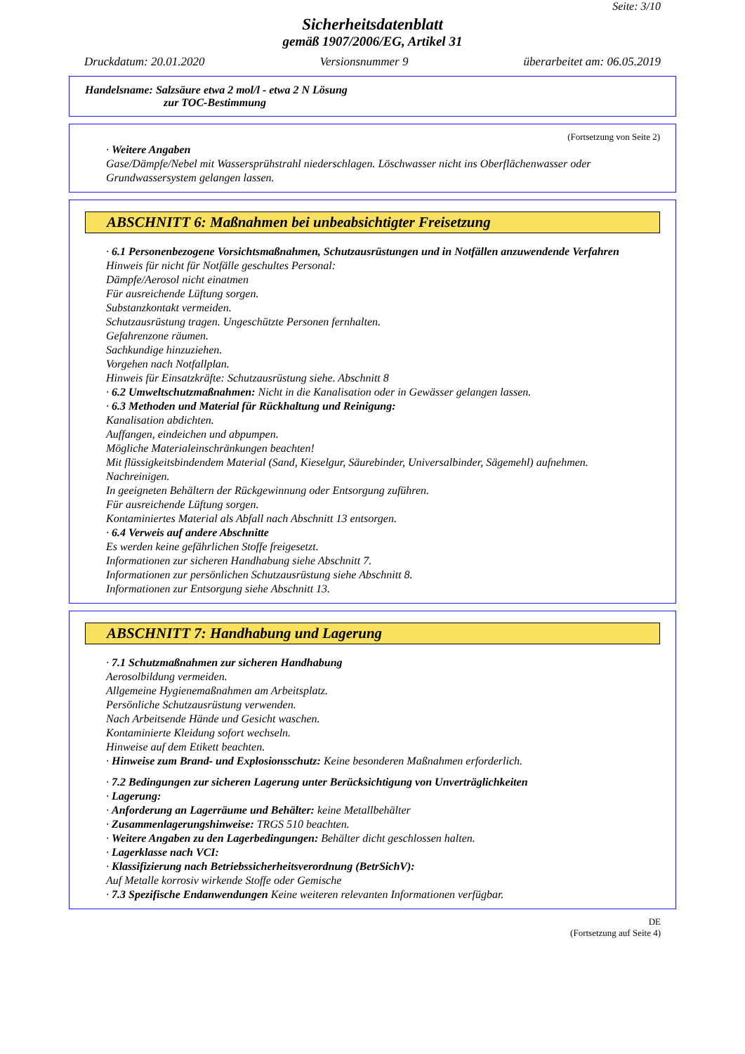Seite: 3/10
Sicherheitsdatenblatt
gemäß 1907/2006/EG, Artikel 31
Druckdatum: 20.01.2020 Versionsnummer 9 überarbeitet am: 06.05.2019
Handelsname: Salzsäure etwa 2 mol/l - etwa 2 N Lösung
zur TOC-Bestimmung
(Fortsetzung von Seite 2)
· Weitere Angaben
Gase/Dämpfe/Nebel mit Wassersprühstrahl niederschlagen. Löschwasser nicht ins Oberflächenwasser oder Grundwassersystem gelangen lassen.
ABSCHNITT 6: Maßnahmen bei unbeabsichtigter Freisetzung
· 6.1 Personenbezogene Vorsichtsmaßnahmen, Schutzausrüstungen und in Notfällen anzuwendende Verfahren
Hinweis für nicht für Notfälle geschultes Personal:
Dämpfe/Aerosol nicht einatmen
Für ausreichende Lüftung sorgen.
Substanzkontakt vermeiden.
Schutzausrüstung tragen. Ungeschützte Personen fernhalten.
Gefahrenzone räumen.
Sachkundige hinzuziehen.
Vorgehen nach Notfallplan.
Hinweis für Einsatzkräfte: Schutzausrüstung siehe. Abschnitt 8
· 6.2 Umweltschutzmaßnahmen: Nicht in die Kanalisation oder in Gewässer gelangen lassen.
· 6.3 Methoden und Material für Rückhaltung und Reinigung:
Kanalisation abdichten.
Auffangen, eindeichen und abpumpen.
Mögliche Materialeinschränkungen beachten!
Mit flüssigkeitsbindendem Material (Sand, Kieselgur, Säurebinder, Universalbinder, Sägemehl) aufnehmen.
Nachreinigen.
In geeigneten Behältern der Rückgewinnung oder Entsorgung zuführen.
Für ausreichende Lüftung sorgen.
Kontaminiertes Material als Abfall nach Abschnitt 13 entsorgen.
· 6.4 Verweis auf andere Abschnitte
Es werden keine gefährlichen Stoffe freigesetzt.
Informationen zur sicheren Handhabung siehe Abschnitt 7.
Informationen zur persönlichen Schutzausrüstung siehe Abschnitt 8.
Informationen zur Entsorgung siehe Abschnitt 13.
ABSCHNITT 7: Handhabung und Lagerung
· 7.1 Schutzmaßnahmen zur sicheren Handhabung
Aerosolbildung vermeiden.
Allgemeine Hygienemaßnahmen am Arbeitsplatz.
Persönliche Schutzausrüstung verwenden.
Nach Arbeitsende Hände und Gesicht waschen.
Kontaminierte Kleidung sofort wechseln.
Hinweise auf dem Etikett beachten.
· Hinweise zum Brand- und Explosionsschutz: Keine besonderen Maßnahmen erforderlich.
· 7.2 Bedingungen zur sicheren Lagerung unter Berücksichtigung von Unverträglichkeiten
· Lagerung:
· Anforderung an Lagerräume und Behälter: keine Metallbehälter
· Zusammenlagerungshinweise: TRGS 510 beachten.
· Weitere Angaben zu den Lagerbedingungen: Behälter dicht geschlossen halten.
· Lagerklasse nach VCI:
· Klassifizierung nach Betriebssicherheitsverordnung (BetrSichV):
Auf Metalle korrosiv wirkende Stoffe oder Gemische
· 7.3 Spezifische Endanwendungen Keine weiteren relevanten Informationen verfügbar.
DE
(Fortsetzung auf Seite 4)